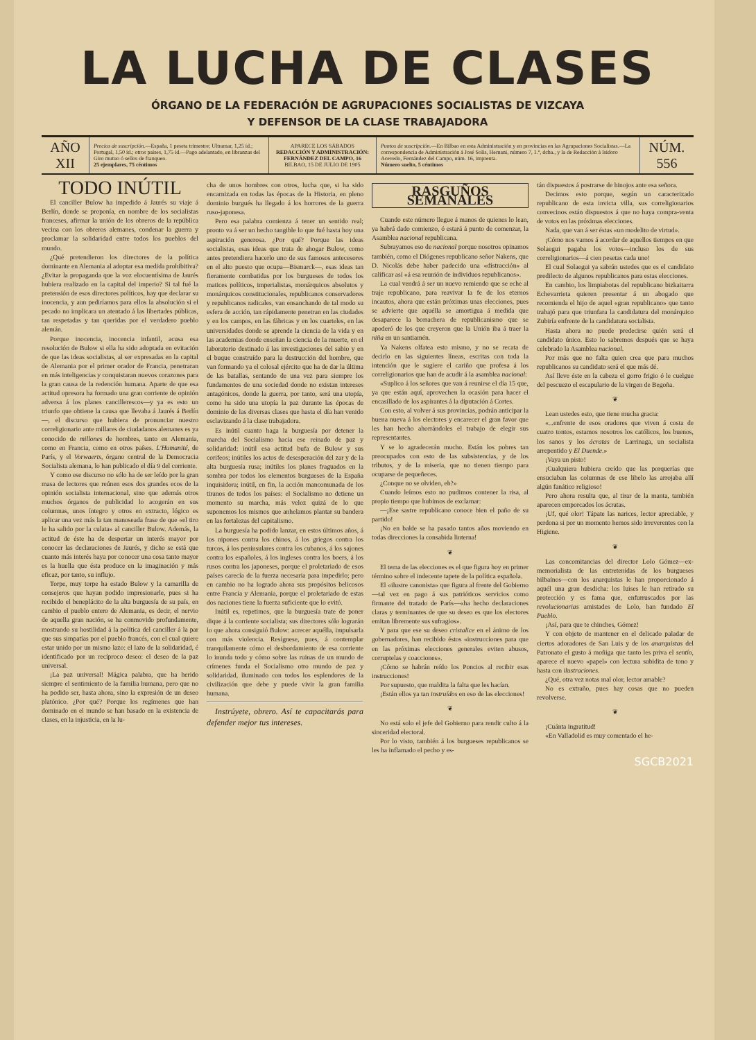LA LUCHA DE CLASES
ÓRGANO DE LA FEDERACIÓN DE AGRUPACIONES SOCIALISTAS DE VIZCAYA
Y DEFENSOR DE LA CLASE TRABAJADORA
| AÑO XII | Precios de suscripción. —España, 1 peseta trimestre; Ultramar, 1,25 íd.; Portugal, 1,50 íd.; otros países, 1,75 íd.—Pago adelantado, en libranzas del Giro mutuo ó sellos de franqueo. 25 ejemplares, 75 céntimos | APARECE LOS SÁBADOS REDACCIÓN Y ADMINISTRACIÓN: FERNÁNDEZ DEL CAMPO, 16 BILBAO, 15 DE JULIO DE 1905 | Puntos de suscripción. —En Bilbao en esta Administración y en provincias en las Agrupaciones Socialistas.—La correspondencia de Administración á José Solis, Hernani, número 7, 1.º, dcha., y la de Redacción á Isidoro Acevedo, Fernández del Campo, núm. 16, imprenta. Número suelto, 5 céntimos | NÚM. 556 |
TODO INÚTIL
El canciller Bulow ha impedido á Jaurés su viaje á Berlín, donde se proponía, en nombre de los socialistas franceses, afirmar la unión de los obreros de la república vecina con los obreros alemanes, condenar la guerra y proclamar la solidaridad entre todos los pueblos del mundo.
¿Qué pretendieron los directores de la política dominante en Alemania al adoptar esa medida prohibitiva? ¿Evitar la propaganda que la voz elocuentísima de Jaurés hubiera realizado en la capital del imperio? Si tal fué la pretensión de esos directores políticos, hay que declarar su inocencia, y aun pediríamos para ellos la absolución si el pecado no implicara un atentado á las libertades públicas, tan respetadas y tan queridas por el verdadero pueblo alemán.
Porque inocencia, inocencia infantil, acusa esa resolución de Bulow si ella ha sido adoptada en evitación de que las ideas socialistas, al ser expresadas en la capital de Alemania por el primer orador de Francia, penetraran en más inteligencias y conquistaran nuevos corazones para la gran causa de la redención humana. Aparte de que esa actitud opresora ha formado una gran corriente de opinión adversa á los planes cancillerescos—y ya es esto un triunfo que obtiene la causa que llevaba á Jaurés á Berlín—, el discurso que hubiera de pronunciar nuestro correligionario ante millares de ciudadanos alemanes es ya conocido de millones de hombres, tanto en Alemania, como en Francia, como en otros países. L'Humanité, de París, y el Vorwaerts, órgano central de la Democracia Socialista alemana, lo han publicado el día 9 del corriente.
Y como ese discurso no sólo ha de ser leído por la gran masa de lectores que reúnen esos dos grandes ecos de la opinión socialista internacional, sino que además otros muchos órganos de publicidad lo acogerán en sus columnas, unos íntegro y otros en extracto, lógico es aplicar una vez más la tan manoseada frase de que «el tiro le ha salido por la culata» al canciller Bulow. Además, la actitud de éste ha de despertar un interés mayor por conocer las declaraciones de Jaurés, y dicho se está que cuanto más interés haya por conocer una cosa tanto mayor es la huella que ésta produce en la imaginación y más eficaz, por tanto, su influjo.
Torpe, muy torpe ha estado Bulow y la camarilla de consejeros que hayan podido impresionarle, pues si ha recibido el beneplácito de la alta burguesía de su país, en cambio el pueblo entero de Alemania, es decir, el nervio de aquella gran nación, se ha conmovido profundamente, mostrando su hostilidad á la política del canciller á la par que sus simpatías por el pueblo francés, con el cual quiere estar unido por un mismo lazo: el lazo de la solidaridad, é identificado por un recíproco deseo: el deseo de la paz universal.
¡La paz universal! Mágica palabra, que ha herido siempre el sentimiento de la familia humana, pero que no ha podido ser, hasta ahora, sino la expresión de un deseo platónico. ¿Por qué? Porque los regímenes que han dominado en el mundo se han basado en la existencia de clases, en la injusticia, en la lu-
cha de unos hombres con otros, lucha que, si ha sido encarnizada en todas las épocas de la Historia, en pleno dominio burgués ha llegado á los horrores de la guerra ruso-japonesa.
Pero esa palabra comienza á tener un sentido real; pronto va á ser un hecho tangible lo que fué hasta hoy una aspiración generosa. ¿Por qué? Porque las ideas socialistas, esas ideas que trata de ahogar Bulow, como antes pretendiera hacerlo uno de sus famosos antecesores en el alto puesto que ocupa—Bismarck—, esas ideas tan fieramente combatidas por los burgueses de todos los matices políticos, imperialistas, monárquicos absolutos y monárquicos constitucionales, republicanos conservadores y republicanos radicales, van ensanchando de tal modo su esfera de acción, tan rápidamente penetran en las ciudades y en los campos, en las fábricas y en los cuarteles, en las universidades donde se aprende la ciencia de la vida y en las academias donde enseñan la ciencia de la muerte, en el laboratorio destinado á las investigaciones del sabio y en el buque construído para la destrucción del hombre, que van formando ya el colosal ejército que ha de dar la última de las batallas, sentando de una vez para siempre los fundamentos de una sociedad donde no existan intereses antagónicos, donde la guerra, por tanto, será una utopía, como ha sido una utopía la paz durante las épocas de dominio de las diversas clases que hasta el día han venido esclavizando á la clase trabajadora.
Es inútil cuanto haga la burguesía por detener la marcha del Socialismo hacia ese reinado de paz y solidaridad: inútil esa actitud bufa de Bulow y sus corifeos; inútiles los actos de desesperación del zar y de la alta burguesía rusa; inútiles los planes fraguados en la sombra por todos los elementos burgueses de la España inquisidora; inútil, en fin, la acción mancomunada de los tiranos de todos los países: el Socialismo no detiene un momento su marcha, más veloz quizá de lo que suponemos los mismos que anhelamos plantar su bandera en las fortalezas del capitalismo.
La burguesía ha podido lanzar, en estos últimos años, á los nipones contra los chinos, á los griegos contra los turcos, á los peninsulares contra los cubanos, á los sajones contra los españoles, á los ingleses contra los boers, á los rusos contra los japoneses, porque el proletariado de esos países carecía de la fuerza necesaria para impedirlo; pero en cambio no ha logrado ahora sus propósitos belicosos entre Francia y Alemania, porque el proletariado de estas dos naciones tiene la fuerza suficiente que lo evitó.
Inútil es, repetimos, que la burguesía trate de poner dique á la corriente socialista; sus directores sólo lograrán lo que ahora consiguió Bulow: acrecer aquélla, impulsarla con más violencia. Resígnese, pues, á contemplar tranquilamente cómo el desbordamiento de esa corriente lo inunda todo y cómo sobre las ruinas de un mundo de crímenes funda el Socialismo otro mundo de paz y solidaridad, iluminado con todos los esplendores de la civilización que debe y puede vivir la gran familia humana.
Instrúyete, obrero. Así te capacitarás para defender mejor tus intereses.
RASGUÑOS SEMANALES
Cuando este número llegue á manos de quienes lo lean, ya habrá dado comienzo, ó estará á punto de comenzar, la Asamblea nacional republicana.
Subrayamos eso de nacional porque nosotros opinamos también, como el Diógenes republicano señor Nakens, que D. Nicolás debe haber padecido una «distracción» al calificar así «á esa reunión de individuos republicanos».
La cual vendrá á ser un nuevo remiendo que se eche al traje republicano, para reavivar la fe de los eternos incautos, ahora que están próximas unas elecciones, pues se advierte que aquélla se amortigua á medida que desaparece la borrachera de republicanismo que se apoderó de los que creyeron que la Unión iba á traer la niña en un santiamén.
Ya Nakens olfatea esto mismo, y no se recata de decirlo en las siguientes líneas, escritas con toda la intención que le sugiere el cariño que profesa á los correligionarios que han de acudir á la asamblea nacional:
«Suplico á los señores que van á reunirse el día 15 que, ya que están aquí, aprovechen la ocasión para hacer el encasillado de los aspirantes á la diputación á Cortes.
Con esto, al volver á sus provincias, podrán anticipar la buena nueva á los electores y encarecer el gran favor que les han hecho ahorrándoles el trabajo de elegir sus representantes.
Y se lo agradecerán mucho. Están los pobres tan preocupados con esto de las subsistencias, y de los tributos, y de la miseria, que no tienen tiempo para ocuparse de pequeñeces.
¿Conque no se olviden, eh?»
Cuando leímos esto no pudimos contener la risa, al propio tiempo que hubimos de exclamar:
—¡Ese sastre republicano conoce bien el paño de su partido!
¡No en balde se ha pasado tantos años moviendo en todas direcciones la consabida linterna!
❦
El tema de las elecciones es el que figura hoy en primer término sobre el indecente tapete de la política española.
El «ilustre canonista» que figura al frente del Gobierno—tal vez en pago á sus patrióticos servicios como firmante del tratado de París—«ha hecho declaraciones claras y terminantes de que su deseo es que los electores emitan libremente sus sufragios».
Y para que ese su deseo cristalice en el ánimo de los gobernadores, han recibido éstos «instrucciones para que en las próximas elecciones generales eviten abusos, corruptelas y coacciones».
¡Cómo se habrán reído los Poncios al recibir esas instrucciones!
Por supuesto, que maldita la falta que les hacían.
¡Están ellos ya tan instruídos en eso de las elecciones!
❦
No está solo el jefe del Gobierno para rendir culto á la sinceridad electoral.
Por lo visto, también á los burgueses republicanos se les ha inflamado el pecho y es-
tán dispuestos á postrarse de hinojos ante esa señora.
Decimos esto porque, según un caracterizado republicano de esta invicta villa, sus correligionarios convecinos están dispuestos á que no haya compra-venta de votos en las próximas elecciones.
Nada, que van á ser éstas «un modelito de virtud».
¡Cómo nos vamos á acordar de aquellos tiempos en que Solaegui pagaba los votos—incluso los de sus correligionarios—á cien pesetas cada uno!
El cual Solaegui ya sabrán ustedes que es el candidato predilecto de algunos republicanos para estas elecciones.
En cambio, los limpiabotas del republicano bizkaitarra Echevarrieta quieren presentar á un abogado que recomienda el hijo de aquel «gran republicano» que tanto trabajó para que triunfara la candidatura del monárquico Zubiría enfrente de la candidatura socialista.
Hasta ahora no puede predecirse quién será el candidato único. Esto lo sabremos después que se haya celebrado la Asamblea nacional.
Por más que no falta quien crea que para muchos republicanos su candidato será el que más dé.
Así lleve éste en la cabeza el gorro frigio ó le cuelgue del pescuezo el escapulario de la virgen de Begoña.
❦
Lean ustedes esto, que tiene mucha gracia:
«...enfrente de esos oradores que viven á costa de cuatro tontos, estamos nosotros los católicos, los buenos, los sanos y los ácratas de Larrinaga, un socialista arrepentido y El Duende.»
¡Vaya un pisto!
¡Cualquiera hubiera creído que las porquerías que ensuciaban las columnas de ese libelo las arrojaba allí algún fanático religioso!
Pero ahora resulta que, al tirar de la manta, también aparecen emporcados los ácratas.
¡Uf, qué olor! Tápate las narices, lector apreciable, y perdona si por un momento hemos sido irreverentes con la Higiene.
❦
Las concomitancias del director Lolo Gómez—ex-memorialista de las entretenidas de los burgueses bilbaínos—con los anarquistas le han proporcionado á aquél una gran desdicha: los luises le han retirado su protección y es fama que, enfurruscados por las revolucionarias amistades de Lolo, han fundado El Pueblo.
¡Así, para que te chinches, Gómez!
Y con objeto de mantener en el delicado paladar de ciertos adoradores de San Luis y de los anarquistas del Patronato el gusto á moñiga que tanto les priva el sentío, aparece el nuevo «papel» con lectura subidita de tono y hasta con ilustraciones.
¿Qué, otra vez notas mal olor, lector amable?
No es extraño, pues hay cosas que no pueden revolverse.
❦
¡Cuánta ingratitud!
«En Valladolid es muy comentado el he-
SGCB2021